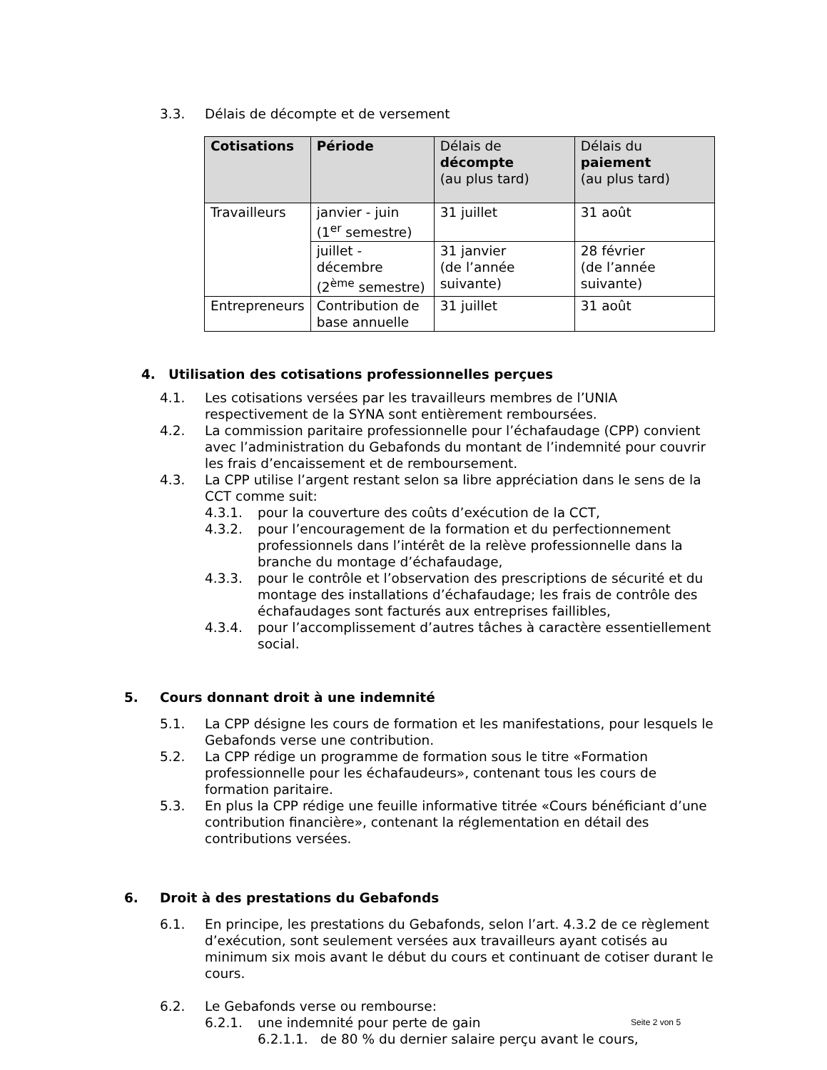3.3. Délais de décompte et de versement
| Cotisations | Période | Délais de décompte (au plus tard) | Délais du paiement (au plus tard) |
| --- | --- | --- | --- |
| Travailleurs | janvier - juin (1<sup>er</sup> semestre) | 31 juillet | 31 août |
| | juillet - décembre (2<sup>ème</sup> semestre) | 31 janvier (de l’année suivante) | 28 février (de l’année suivante) |
| Entrepreneurs | Contribution de base annuelle | 31 juillet | 31 août |
4. Utilisation des cotisations professionnelles perçues
4.1. Les cotisations versées par les travailleurs membres de l’UNIA respectivement de la SYNA sont entièrement remboursées.
4.2. La commission paritaire professionnelle pour l’échafaudage (CPP) convient avec l’administration du Gebafonds du montant de l’indemnité pour couvrir les frais d’encaissement et de remboursement.
4.3. La CPP utilise l’argent restant selon sa libre appréciation dans le sens de la CCT comme suit:
4.3.1. pour la couverture des coûts d’exécution de la CCT,
4.3.2. pour l’encouragement de la formation et du perfectionnement professionnels dans l’intérêt de la relève professionnelle dans la branche du montage d’échafaudage,
4.3.3. pour le contrôle et l’observation des prescriptions de sécurité et du montage des installations d’échafaudage; les frais de contrôle des échafaudages sont facturés aux entreprises faillibles,
4.3.4. pour l’accomplissement d’autres tâches à caractère essentiellement social.
5. Cours donnant droit à une indemnité
5.1. La CPP désigne les cours de formation et les manifestations, pour lesquels le Gebafonds verse une contribution.
5.2. La CPP rédige un programme de formation sous le titre «Formation professionnelle pour les échafaudeurs», contenant tous les cours de formation paritaire.
5.3. En plus la CPP rédige une feuille informative titrée «Cours bénéficiant d’une contribution financière», contenant la réglementation en détail des contributions versées.
6. Droit à des prestations du Gebafonds
6.1. En principe, les prestations du Gebafonds, selon l’art. 4.3.2 de ce règlement d’exécution, sont seulement versées aux travailleurs ayant cotisés au minimum six mois avant le début du cours et continuant de cotiser durant le cours.
6.2. Le Gebafonds verse ou rembourse:
6.2.1. une indemnité pour perte de gain
6.2.1.1. de 80 % du dernier salaire perçu avant le cours,
Seite 2 von 5